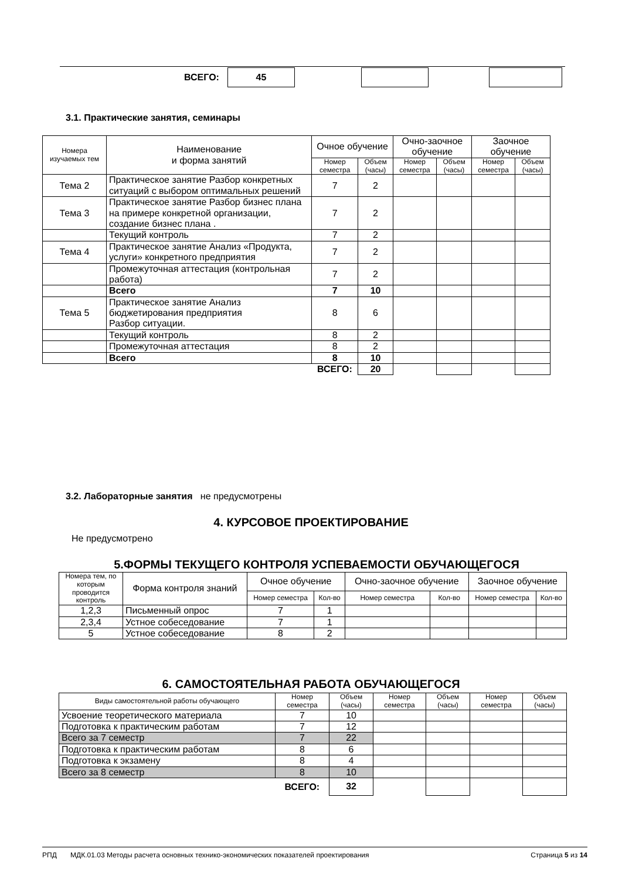| ВСЕГО: | 45 | | | | |
3.1. Практические занятия, семинары
| Номера изучаемых тем | Наименование и форма занятий | Очное обучение | | Очно-заочное обучение | | Заочное обучение | |
| --- | --- | --- | --- | --- | --- | --- | --- |
| | | Номер семестра | Объем (часы) | Номер семестра | Объем (часы) | Номер семестра | Объем (часы) |
| Тема 2 | Практическое занятие Разбор конкретных ситуаций с выбором оптимальных решений | 7 | 2 | | | | |
| Тема 3 | Практическое занятие Разбор бизнес плана на примере конкретной организации, создание бизнес плана . | 7 | 2 | | | | |
| | Текущий контроль | 7 | 2 | | | | |
| Тема 4 | Практическое занятие Анализ «Продукта, услуги» конкретного предприятия | 7 | 2 | | | | |
| | Промежуточная аттестация (контрольная работа) | 7 | 2 | | | | |
| | Всего | 7 | 10 | | | | |
| Тема 5 | Практическое занятие Анализ бюджетирования предприятия Разбор ситуации. | 8 | 6 | | | | |
| | Текущий контроль | 8 | 2 | | | | |
| | Промежуточная аттестация | 8 | 2 | | | | |
| | Всего | 8 | 10 | | | | |
| | | ВСЕГО: | 20 | | | | |
3.2. Лабораторные занятия не предусмотрены
4. КУРСОВОЕ ПРОЕКТИРОВАНИЕ
Не предусмотрено
5.ФОРМЫ ТЕКУЩЕГО КОНТРОЛЯ УСПЕВАЕМОСТИ ОБУЧАЮЩЕГОСЯ
| Номера тем, по которым проводится контроль | Форма контроля знаний | Очное обучение | | Очно-заочное обучение | | Заочное обучение | |
| --- | --- | --- | --- | --- | --- | --- | --- |
| | | Номер семестра | Кол-во | Номер семестра | Кол-во | Номер семестра | Кол-во |
| 1,2,3 | Письменный опрос | 7 | 1 | | | | |
| 2,3,4 | Устное собеседование | 7 | 1 | | | | |
| 5 | Устное собеседование | 8 | 2 | | | | |
6. САМОСТОЯТЕЛЬНАЯ РАБОТА ОБУЧАЮЩЕГОСЯ
| Виды самостоятельной работы обучающего | Номер семестра | Объем (часы) | Номер семестра | Объем (часы) | Номер семестра | Объем (часы) |
| --- | --- | --- | --- | --- | --- | --- |
| Усвоение теоретического материала | 7 | 10 | | | | |
| Подготовка к практическим работам | 7 | 12 | | | | |
| Всего за 7 семестр | 7 | 22 | | | | |
| Подготовка к практическим работам | 8 | 6 | | | | |
| Подготовка к экзамену | 8 | 4 | | | | |
| Всего за 8 семестр | 8 | 10 | | | | |
| | ВСЕГО: | 32 | | | | |
РПД МДК.01.03 Методы расчета основных технико-экономических показателей проектирования Страница 5 из 14